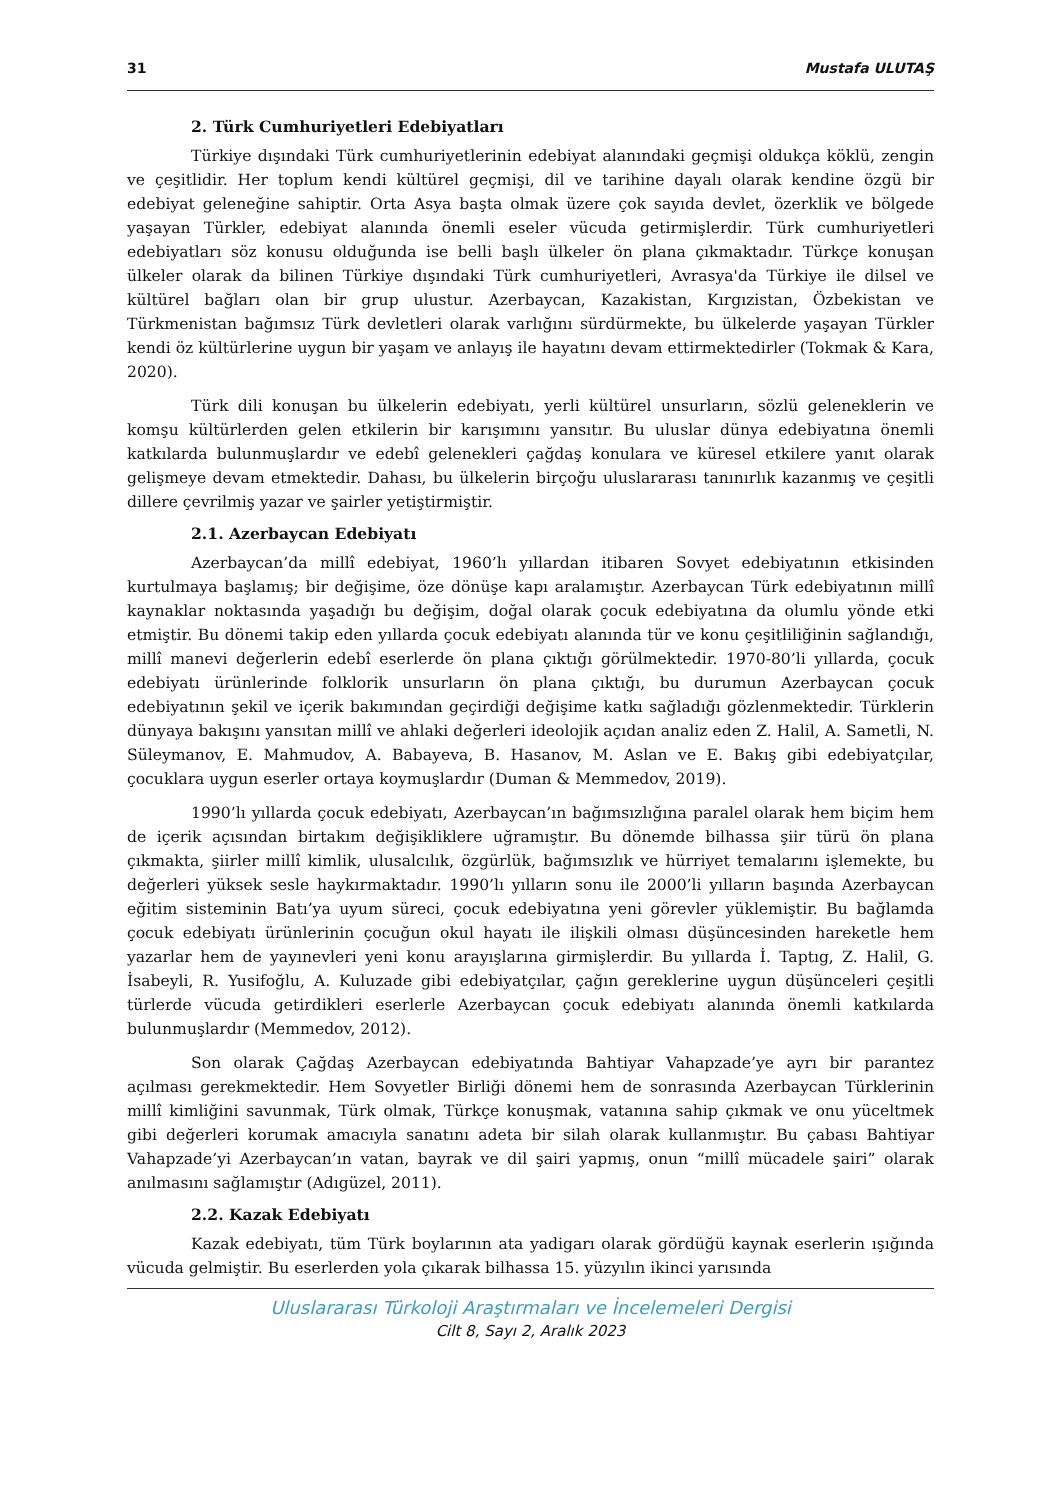31 Mustafa ULUTAŞ
2. Türk Cumhuriyetleri Edebiyatları
Türkiye dışındaki Türk cumhuriyetlerinin edebiyat alanındaki geçmişi oldukça köklü, zengin ve çeşitlidir. Her toplum kendi kültürel geçmişi, dil ve tarihine dayalı olarak kendine özgü bir edebiyat geleneğine sahiptir. Orta Asya başta olmak üzere çok sayıda devlet, özerklik ve bölgede yaşayan Türkler, edebiyat alanında önemli eseler vücuda getirmişlerdir. Türk cumhuriyetleri edebiyatları söz konusu olduğunda ise belli başlı ülkeler ön plana çıkmaktadır. Türkçe konuşan ülkeler olarak da bilinen Türkiye dışındaki Türk cumhuriyetleri, Avrasya'da Türkiye ile dilsel ve kültürel bağları olan bir grup ulustur. Azerbaycan, Kazakistan, Kırgızistan, Özbekistan ve Türkmenistan bağımsız Türk devletleri olarak varlığını sürdürmekte, bu ülkelerde yaşayan Türkler kendi öz kültürlerine uygun bir yaşam ve anlayış ile hayatını devam ettirmektedirler (Tokmak & Kara, 2020).
Türk dili konuşan bu ülkelerin edebiyatı, yerli kültürel unsurların, sözlü geleneklerin ve komşu kültürlerden gelen etkilerin bir karışımını yansıtır. Bu uluslar dünya edebiyatına önemli katkılarda bulunmuşlardır ve edebî gelenekleri çağdaş konulara ve küresel etkilere yanıt olarak gelişmeye devam etmektedir. Dahası, bu ülkelerin birçoğu uluslararası tanınırlık kazanmış ve çeşitli dillere çevrilmiş yazar ve şairler yetiştirmiştir.
2.1. Azerbaycan Edebiyatı
Azerbaycan’da millî edebiyat, 1960’lı yıllardan itibaren Sovyet edebiyatının etkisinden kurtulmaya başlamış; bir değişime, öze dönüşe kapı aralamıştır. Azerbaycan Türk edebiyatının millî kaynaklar noktasında yaşadığı bu değişim, doğal olarak çocuk edebiyatına da olumlu yönde etki etmiştir. Bu dönemi takip eden yıllarda çocuk edebiyatı alanında tür ve konu çeşitliliğinin sağlandığı, millî manevi değerlerin edebî eserlerde ön plana çıktığı görülmektedir. 1970-80’li yıllarda, çocuk edebiyatı ürünlerinde folklorik unsurların ön plana çıktığı, bu durumun Azerbaycan çocuk edebiyatının şekil ve içerik bakımından geçirdiği değişime katkı sağladığı gözlenmektedir. Türklerin dünyaya bakışını yansıtan millî ve ahlaki değerleri ideolojik açıdan analiz eden Z. Halil, A. Sametli, N. Süleymanov, E. Mahmudov, A. Babayeva, B. Hasanov, M. Aslan ve E. Bakış gibi edebiyatçılar, çocuklara uygun eserler ortaya koymuşlardır (Duman & Memmedov, 2019).
1990’lı yıllarda çocuk edebiyatı, Azerbaycan’ın bağımsızlığına paralel olarak hem biçim hem de içerik açısından birtakım değişikliklere uğramıştır. Bu dönemde bilhassa şiir türü ön plana çıkmakta, şiirler millî kimlik, ulusalcılık, özgürlük, bağımsızlık ve hürriyet temalarını işlemekte, bu değerleri yüksek sesle haykırmaktadır. 1990’lı yılların sonu ile 2000’li yılların başında Azerbaycan eğitim sisteminin Batı’ya uyum süreci, çocuk edebiyatına yeni görevler yüklemiştir. Bu bağlamda çocuk edebiyatı ürünlerinin çocuğun okul hayatı ile ilişkili olması düşüncesinden hareketle hem yazarlar hem de yayınevleri yeni konu arayışlarına girmişlerdir. Bu yıllarda İ. Taptıg, Z. Halil, G. İsabeyli, R. Yusifoğlu, A. Kuluzade gibi edebiyatçılar, çağın gereklerine uygun düşünceleri çeşitli türlerde vücuda getirdikleri eserlerle Azerbaycan çocuk edebiyatı alanında önemli katkılarda bulunmuşlardır (Memmedov, 2012).
Son olarak Çağdaş Azerbaycan edebiyatında Bahtiyar Vahapzade’ye ayrı bir parantez açılması gerekmektedir. Hem Sovyetler Birliği dönemi hem de sonrasında Azerbaycan Türklerinin millî kimliğini savunmak, Türk olmak, Türkçe konuşmak, vatanına sahip çıkmak ve onu yüceltmek gibi değerleri korumak amacıyla sanatını adeta bir silah olarak kullanmıştır. Bu çabası Bahtiyar Vahapzade’yi Azerbaycan’ın vatan, bayrak ve dil şairi yapmış, onun “millî mücadele şairi” olarak anılmasını sağlamıştır (Adıgüzel, 2011).
2.2. Kazak Edebiyatı
Kazak edebiyatı, tüm Türk boylarının ata yadigarı olarak gördüğü kaynak eserlerin ışığında vücuda gelmiştir. Bu eserlerden yola çıkarak bilhassa 15. yüzyılın ikinci yarısında
Uluslararası Türkoloji Araştırmaları ve İncelemeleri Dergisi
Cilt 8, Sayı 2, Aralık 2023